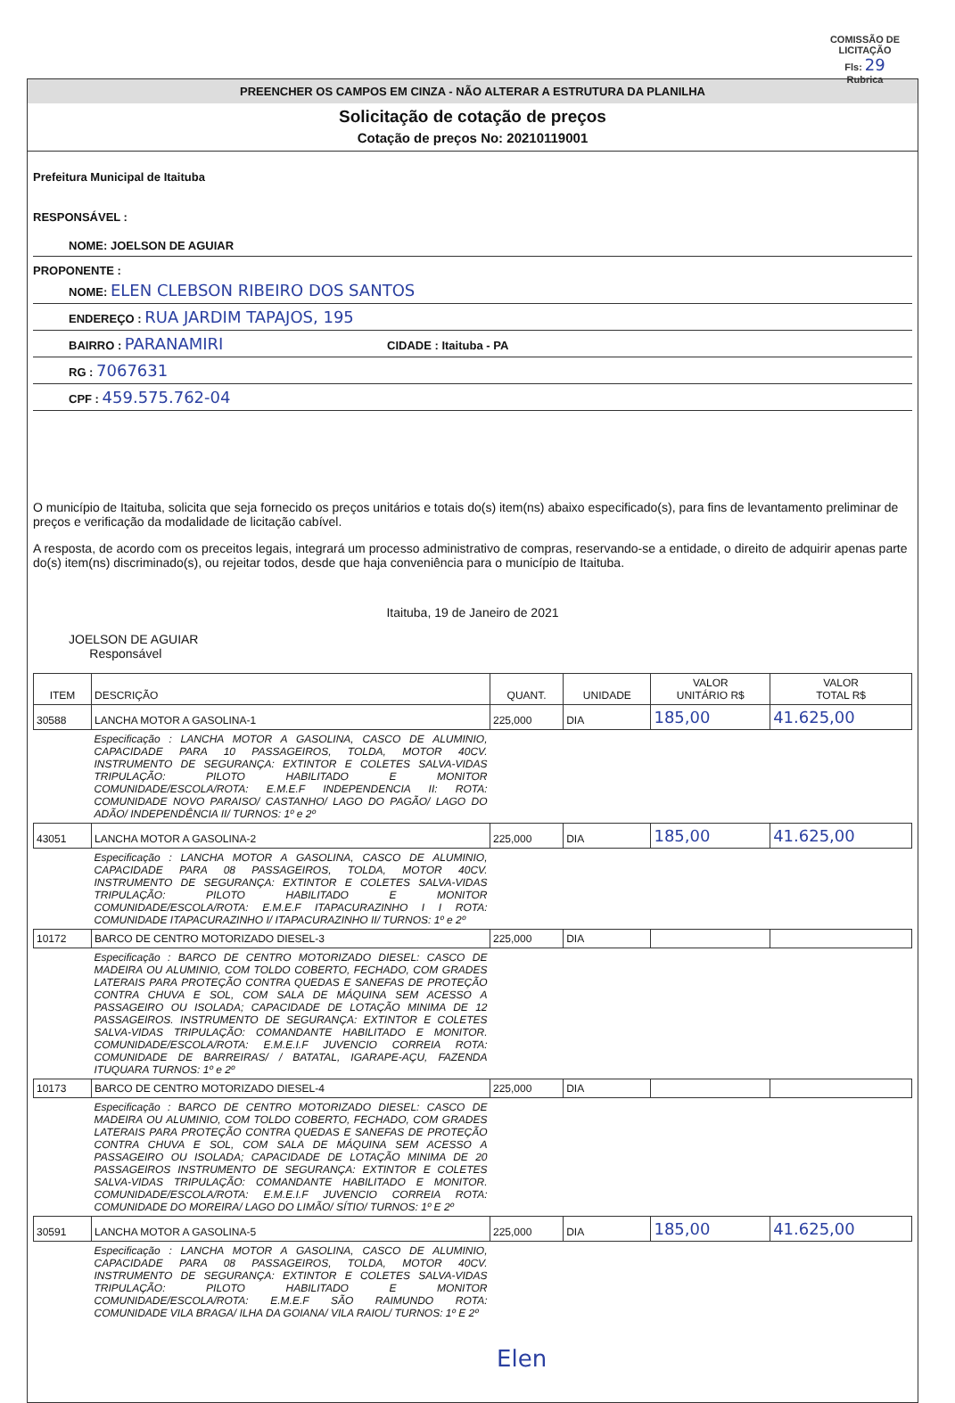COMISSÃO DE LICITAÇÃO
Fls: 29
Rubrica
PREENCHER OS CAMPOS EM CINZA - NÃO ALTERAR A ESTRUTURA DA PLANILHA
Solicitação de cotação de preços
Cotação de preços No: 20210119001
Prefeitura Municipal de Itaituba
RESPONSÁVEL :
NOME: JOELSON DE AGUIAR
PROPONENTE :
NOME: ELEN CLEBSON RIBEIRO DOS SANTOS
ENDEREÇO : RUA JARDIM TAPAJOS, 195
BAIRRO : PARANAMIRI CIDADE : Itaituba - PA
RG : 7067631
CPF : 459.575.762-04
O município de Itaituba, solicita que seja fornecido os preços unitários e totais do(s) item(ns) abaixo especificado(s), para fins de levantamento preliminar de preços e verificação da modalidade de licitação cabível.
A resposta, de acordo com os preceitos legais, integrará um processo administrativo de compras, reservando-se a entidade, o direito de adquirir apenas parte do(s) item(ns) discriminado(s), ou rejeitar todos, desde que haja conveniência para o município de Itaituba.
Itaituba, 19 de Janeiro de 2021
JOELSON DE AGUIAR
Responsável
| ITEM | DESCRIÇÃO | QUANT. | UNIDADE | VALOR UNITÁRIO R$ | VALOR TOTAL R$ |
| --- | --- | --- | --- | --- | --- |
| 30588 | LANCHA MOTOR A GASOLINA-1 | 225,000 | DIA | 185,00 | 41.625,00 |
| | Especificação : LANCHA MOTOR A GASOLINA, CASCO DE ALUMINIO, CAPACIDADE PARA 10 PASSAGEIROS, TOLDA, MOTOR 40CV. INSTRUMENTO DE SEGURANÇA: EXTINTOR E COLETES SALVA-VIDAS TRIPULAÇÃO: PILOTO HABILITADO E MONITOR COMUNIDADE/ESCOLA/ROTA: E.M.E.F INDEPENDENCIA II: ROTA: COMUNIDADE NOVO PARAISO/ CASTANHO/ LAGO DO PAGÃO/ LAGO DO ADÃO/ INDEPENDÊNCIA II/ TURNOS: 1º e 2º | | | | |
| 43051 | LANCHA MOTOR A GASOLINA-2 | 225,000 | DIA | 185,00 | 41.625,00 |
| | Especificação : LANCHA MOTOR A GASOLINA, CASCO DE ALUMINIO, CAPACIDADE PARA 08 PASSAGEIROS, TOLDA, MOTOR 40CV. INSTRUMENTO DE SEGURANÇA: EXTINTOR E COLETES SALVA-VIDAS TRIPULAÇÃO: PILOTO HABILITADO E MONITOR COMUNIDADE/ESCOLA/ROTA: E.M.E.F ITAPACURAZINHO I I ROTA: COMUNIDADE ITAPACURAZINHO I/ ITAPACURAZINHO II/ TURNOS: 1º e 2º | | | | |
| 10172 | BARCO DE CENTRO MOTORIZADO DIESEL-3 | 225,000 | DIA | | |
| | Especificação : BARCO DE CENTRO MOTORIZADO DIESEL: CASCO DE MADEIRA OU ALUMINIO, COM TOLDO COBERTO, FECHADO, COM GRADES LATERAIS PARA PROTEÇÃO CONTRA QUEDAS E SANEFAS DE PROTEÇÃO CONTRA CHUVA E SOL, COM SALA DE MÁQUINA SEM ACESSO A PASSAGEIRO OU ISOLADA; CAPACIDADE DE LOTAÇÃO MINIMA DE 12 PASSAGEIROS. INSTRUMENTO DE SEGURANÇA: EXTINTOR E COLETES SALVA-VIDAS TRIPULAÇÃO: COMANDANTE HABILITADO E MONITOR. COMUNIDADE/ESCOLA/ROTA: E.M.E.I.F JUVENCIO CORREIA ROTA: COMUNIDADE DE BARREIRAS/ / BATATAL, IGARAPE-AÇU, FAZENDA ITUQUARA TURNOS: 1º e 2º | | | | |
| 10173 | BARCO DE CENTRO MOTORIZADO DIESEL-4 | 225,000 | DIA | | |
| | Especificação : BARCO DE CENTRO MOTORIZADO DIESEL: CASCO DE MADEIRA OU ALUMINIO, COM TOLDO COBERTO, FECHADO, COM GRADES LATERAIS PARA PROTEÇÃO CONTRA QUEDAS E SANEFAS DE PROTEÇÃO CONTRA CHUVA E SOL, COM SALA DE MÁQUINA SEM ACESSO A PASSAGEIRO OU ISOLADA; CAPACIDADE DE LOTAÇÃO MINIMA DE 20 PASSAGEIROS INSTRUMENTO DE SEGURANÇA: EXTINTOR E COLETES SALVA-VIDAS TRIPULAÇÃO: COMANDANTE HABILITADO E MONITOR. COMUNIDADE/ESCOLA/ROTA: E.M.E.I.F JUVENCIO CORREIA ROTA: COMUNIDADE DO MOREIRA/ LAGO DO LIMÃO/ SÍTIO/ TURNOS: 1º E 2º | | | | |
| 30591 | LANCHA MOTOR A GASOLINA-5 | 225,000 | DIA | 185,00 | 41.625,00 |
| | Especificação : LANCHA MOTOR A GASOLINA, CASCO DE ALUMINIO, CAPACIDADE PARA 08 PASSAGEIROS, TOLDA, MOTOR 40CV. INSTRUMENTO DE SEGURANÇA: EXTINTOR E COLETES SALVA-VIDAS TRIPULAÇÃO: PILOTO HABILITADO E MONITOR COMUNIDADE/ESCOLA/ROTA: E.M.E.F SÃO RAIMUNDO ROTA: COMUNIDADE VILA BRAGA/ ILHA DA GOIANA/ VILA RAIOL/ TURNOS: 1º E 2º | | | | |
Elen